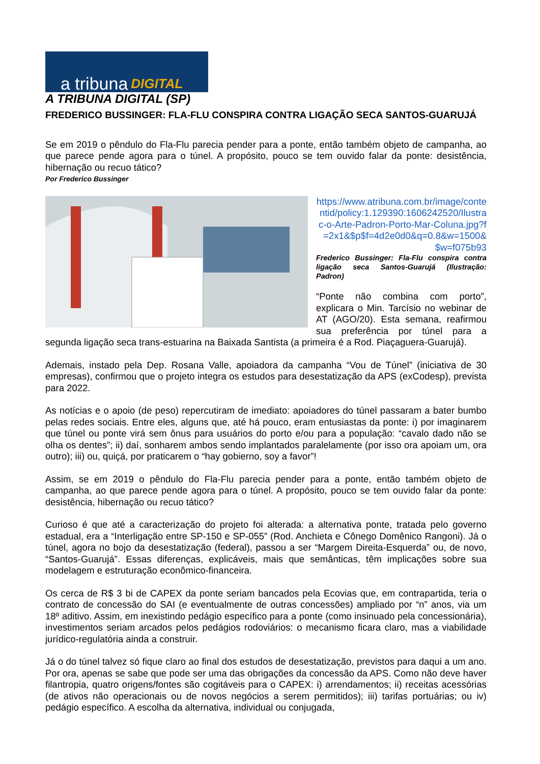a tribuna DIGITAL
A TRIBUNA DIGITAL (SP)
FREDERICO BUSSINGER: FLA-FLU CONSPIRA CONTRA LIGAÇÃO SECA SANTOS-GUARUJÁ
Se em 2019 o pêndulo do Fla-Flu parecia pender para a ponte, então também objeto de campanha, ao que parece pende agora para o túnel. A propósito, pouco se tem ouvido falar da ponte: desistência, hibernação ou recuo tático?
Por Frederico Bussinger
https://www.atribuna.com.br/image/contentid/policy:1.129390:1606242520/Ilustrac-o-Arte-Padron-Porto-Mar-Coluna.jpg?f=2x1&$p$f=4d2e0d0&q=0.8&w=1500&$w=f075b93
Frederico Bussinger: Fla-Flu conspira contra ligação seca Santos-Guarujá (Ilustração: Padron)
“Ponte não combina com porto”, explicara o Min. Tarcísio no webinar de AT (AGO/20). Esta semana, reafirmou sua preferência por túnel para a segunda ligação seca trans-estuarina na Baixada Santista (a primeira é a Rod. Piaçaguera-Guarujá).
Ademais, instado pela Dep. Rosana Valle, apoiadora da campanha “Vou de Túnel” (iniciativa de 30 empresas), confirmou que o projeto integra os estudos para desestatização da APS (exCodesp), prevista para 2022.
As notícias e o apoio (de peso) repercutiram de imediato: apoiadores do túnel passaram a bater bumbo pelas redes sociais. Entre eles, alguns que, até há pouco, eram entusiastas da ponte: i) por imaginarem que túnel ou ponte virá sem ônus para usuários do porto e/ou para a população: “cavalo dado não se olha os dentes”; ii) daí, sonharem ambos sendo implantados paralelamente (por isso ora apoiam um, ora outro); iii) ou, quiçá, por praticarem o “hay gobierno, soy a favor”!
Assim, se em 2019 o pêndulo do Fla-Flu parecia pender para a ponte, então também objeto de campanha, ao que parece pende agora para o túnel. A propósito, pouco se tem ouvido falar da ponte: desistência, hibernação ou recuo tático?
Curioso é que até a caracterização do projeto foi alterada: a alternativa ponte, tratada pelo governo estadual, era a “Interligação entre SP-150 e SP-055” (Rod. Anchieta e Cônego Domênico Rangoni). Já o túnel, agora no bojo da desestatização (federal), passou a ser “Margem Direita-Esquerda” ou, de novo, “Santos-Guarujá”. Essas diferenças, explicáveis, mais que semânticas, têm implicações sobre sua modelagem e estruturação econômico-financeira.
Os cerca de R$ 3 bi de CAPEX da ponte seriam bancados pela Ecovias que, em contrapartida, teria o contrato de concessão do SAI (e eventualmente de outras concessões) ampliado por “n” anos, via um 18º aditivo. Assim, em inexistindo pedágio específico para a ponte (como insinuado pela concessionária), investimentos seriam arcados pelos pedágios rodoviários: o mecanismo ficara claro, mas a viabilidade jurídico-regulatória ainda a construir.
Já o do túnel talvez só fique claro ao final dos estudos de desestatização, previstos para daqui a um ano. Por ora, apenas se sabe que pode ser uma das obrigações da concessão da APS. Como não deve haver filantropia, quatro origens/fontes são cogitáveis para o CAPEX: i) arrendamentos; ii) receitas acessórias (de ativos não operacionais ou de novos negócios a serem permitidos); iii) tarifas portuárias; ou iv) pedágio específico. A escolha da alternativa, individual ou conjugada,